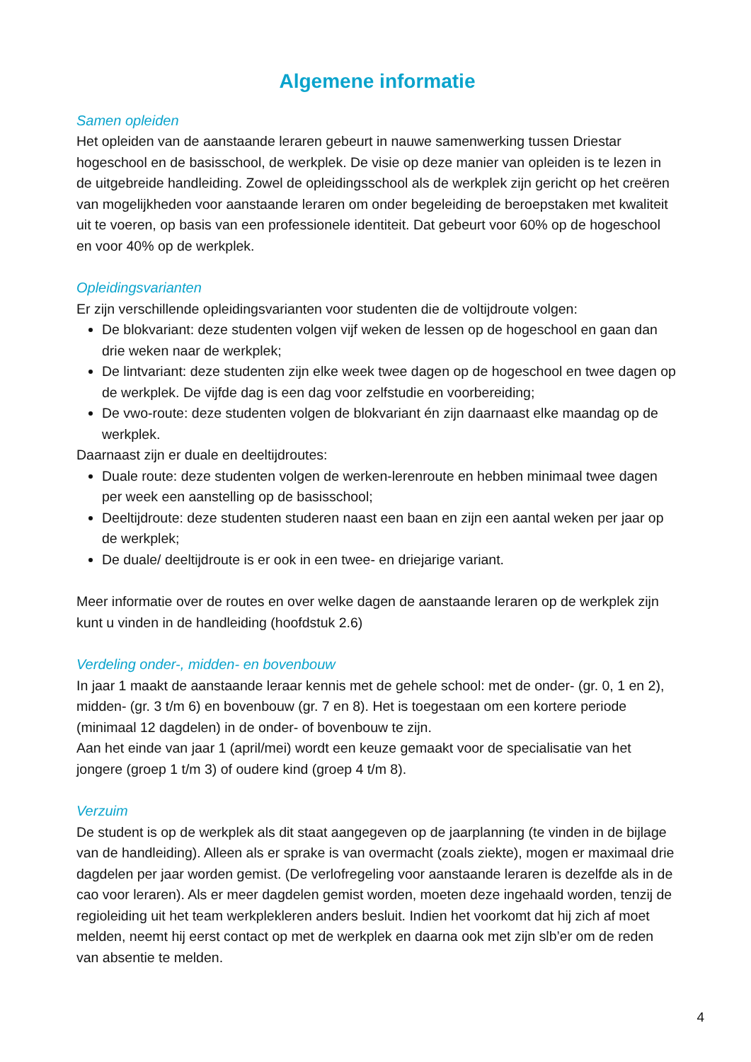Algemene informatie
Samen opleiden
Het opleiden van de aanstaande leraren gebeurt in nauwe samenwerking tussen Driestar hogeschool en de basisschool, de werkplek. De visie op deze manier van opleiden is te lezen in de uitgebreide handleiding. Zowel de opleidingsschool als de werkplek zijn gericht op het creëren van mogelijkheden voor aanstaande leraren om onder begeleiding de beroepstaken met kwaliteit uit te voeren, op basis van een professionele identiteit. Dat gebeurt voor 60% op de hogeschool en voor 40% op de werkplek.
Opleidingsvarianten
Er zijn verschillende opleidingsvarianten voor studenten die de voltijdroute volgen:
De blokvariant: deze studenten volgen vijf weken de lessen op de hogeschool en gaan dan drie weken naar de werkplek;
De lintvariant: deze studenten zijn elke week twee dagen op de hogeschool en twee dagen op de werkplek. De vijfde dag is een dag voor zelfstudie en voorbereiding;
De vwo-route: deze studenten volgen de blokvariant én zijn daarnaast elke maandag op de werkplek.
Daarnaast zijn er duale en deeltijdroutes:
Duale route: deze studenten volgen de werken-lerenroute en hebben minimaal twee dagen per week een aanstelling op de basisschool;
Deeltijdroute: deze studenten studeren naast een baan en zijn een aantal weken per jaar op de werkplek;
De duale/ deeltijdroute is er ook in een twee- en driejarige variant.
Meer informatie over de routes en over welke dagen de aanstaande leraren op de werkplek zijn kunt u vinden in de handleiding (hoofdstuk 2.6)
Verdeling onder-, midden- en bovenbouw
In jaar 1 maakt de aanstaande leraar kennis met de gehele school: met de onder- (gr. 0, 1 en 2), midden- (gr. 3 t/m 6) en bovenbouw (gr. 7 en 8). Het is toegestaan om een kortere periode (minimaal 12 dagdelen) in de onder- of bovenbouw te zijn.
Aan het einde van jaar 1 (april/mei) wordt een keuze gemaakt voor de specialisatie van het jongere (groep 1 t/m 3) of oudere kind (groep 4 t/m 8).
Verzuim
De student is op de werkplek als dit staat aangegeven op de jaarplanning (te vinden in de bijlage van de handleiding). Alleen als er sprake is van overmacht (zoals ziekte), mogen er maximaal drie dagdelen per jaar worden gemist. (De verlofregeling voor aanstaande leraren is dezelfde als in de cao voor leraren). Als er meer dagdelen gemist worden, moeten deze ingehaald worden, tenzij de regioleiding uit het team werkplekleren anders besluit. Indien het voorkomt dat hij zich af moet melden, neemt hij eerst contact op met de werkplek en daarna ook met zijn slb’er om de reden van absentie te melden.
4